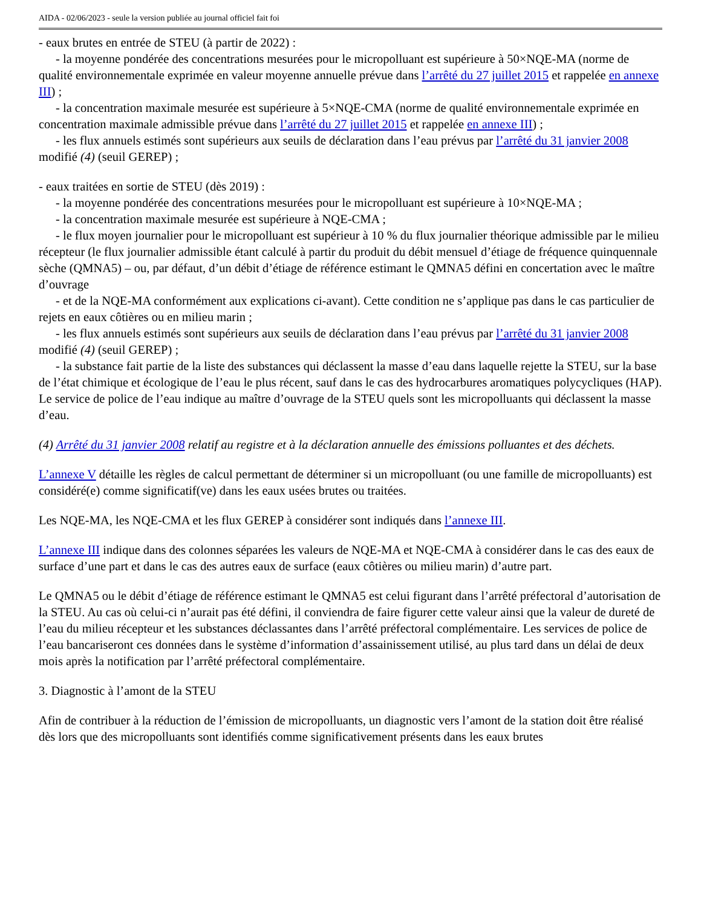AIDA - 02/06/2023 - seule la version publiée au journal officiel fait foi
- eaux brutes en entrée de STEU (à partir de 2022) :
- la moyenne pondérée des concentrations mesurées pour le micropolluant est supérieure à 50×NQE-MA (norme de qualité environnementale exprimée en valeur moyenne annuelle prévue dans l’arrêté du 27 juillet 2015 et rappelée en annexe III) ;
- la concentration maximale mesurée est supérieure à 5×NQE-CMA (norme de qualité environnementale exprimée en concentration maximale admissible prévue dans l’arrêté du 27 juillet 2015 et rappelée en annexe III) ;
- les flux annuels estimés sont supérieurs aux seuils de déclaration dans l’eau prévus par l’arrêté du 31 janvier 2008 modifié (4) (seuil GEREP) ;
- eaux traitées en sortie de STEU (dès 2019) :
- la moyenne pondérée des concentrations mesurées pour le micropolluant est supérieure à 10×NQE-MA ;
- la concentration maximale mesurée est supérieure à NQE-CMA ;
- le flux moyen journalier pour le micropolluant est supérieur à 10 % du flux journalier théorique admissible par le milieu récepteur (le flux journalier admissible étant calculé à partir du produit du débit mensuel d’étiage de fréquence quinquennale sèche (QMNA5) – ou, par défaut, d’un débit d’étiage de référence estimant le QMNA5 défini en concertation avec le maître d’ouvrage
- et de la NQE-MA conformément aux explications ci-avant). Cette condition ne s’applique pas dans le cas particulier de rejets en eaux côtières ou en milieu marin ;
- les flux annuels estimés sont supérieurs aux seuils de déclaration dans l’eau prévus par l’arrêté du 31 janvier 2008 modifié (4) (seuil GEREP) ;
- la substance fait partie de la liste des substances qui déclassent la masse d’eau dans laquelle rejette la STEU, sur la base de l’état chimique et écologique de l’eau le plus récent, sauf dans le cas des hydrocarbures aromatiques polycycliques (HAP). Le service de police de l’eau indique au maître d’ouvrage de la STEU quels sont les micropolluants qui déclassent la masse d’eau.
(4) Arrêté du 31 janvier 2008 relatif au registre et à la déclaration annuelle des émissions polluantes et des déchets.
L’annexe V détaille les règles de calcul permettant de déterminer si un micropolluant (ou une famille de micropolluants) est considéré(e) comme significatif(ve) dans les eaux usées brutes ou traitées.
Les NQE-MA, les NQE-CMA et les flux GEREP à considérer sont indiqués dans l’annexe III.
L’annexe III indique dans des colonnes séparées les valeurs de NQE-MA et NQE-CMA à considérer dans le cas des eaux de surface d’une part et dans le cas des autres eaux de surface (eaux côtières ou milieu marin) d’autre part.
Le QMNA5 ou le débit d’étiage de référence estimant le QMNA5 est celui figurant dans l’arrêté préfectoral d’autorisation de la STEU. Au cas où celui-ci n’aurait pas été défini, il conviendra de faire figurer cette valeur ainsi que la valeur de dureté de l’eau du milieu récepteur et les substances déclassantes dans l’arrêté préfectoral complémentaire. Les services de police de l’eau bancariseront ces données dans le système d’information d’assainissement utilisé, au plus tard dans un délai de deux mois après la notification par l’arrêté préfectoral complémentaire.
3. Diagnostic à l’amont de la STEU
Afin de contribuer à la réduction de l’émission de micropolluants, un diagnostic vers l’amont de la station doit être réalisé dès lors que des micropolluants sont identifiés comme significativement présents dans les eaux brutes